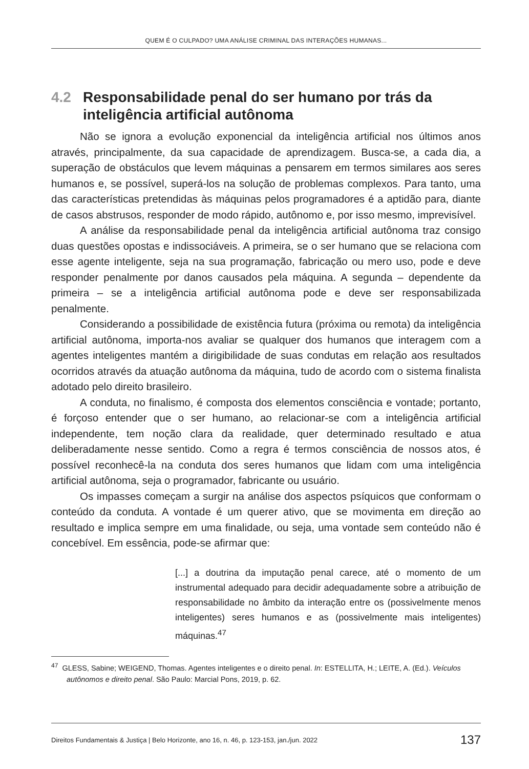QUEM É O CULPADO? UMA ANÁLISE CRIMINAL DAS INTERAÇÕES HUMANAS...
4.2 Responsabilidade penal do ser humano por trás da inteligência artificial autônoma
Não se ignora a evolução exponencial da inteligência artificial nos últimos anos através, principalmente, da sua capacidade de aprendizagem. Busca-se, a cada dia, a superação de obstáculos que levem máquinas a pensarem em termos similares aos seres humanos e, se possível, superá-los na solução de problemas complexos. Para tanto, uma das características pretendidas às máquinas pelos programadores é a aptidão para, diante de casos abstrusos, responder de modo rápido, autônomo e, por isso mesmo, imprevisível.
A análise da responsabilidade penal da inteligência artificial autônoma traz consigo duas questões opostas e indissociáveis. A primeira, se o ser humano que se relaciona com esse agente inteligente, seja na sua programação, fabricação ou mero uso, pode e deve responder penalmente por danos causados pela máquina. A segunda – dependente da primeira – se a inteligência artificial autônoma pode e deve ser responsabilizada penalmente.
Considerando a possibilidade de existência futura (próxima ou remota) da inteligência artificial autônoma, importa-nos avaliar se qualquer dos humanos que interagem com a agentes inteligentes mantém a dirigibilidade de suas condutas em relação aos resultados ocorridos através da atuação autônoma da máquina, tudo de acordo com o sistema finalista adotado pelo direito brasileiro.
A conduta, no finalismo, é composta dos elementos consciência e vontade; portanto, é forçoso entender que o ser humano, ao relacionar-se com a inteligência artificial independente, tem noção clara da realidade, quer determinado resultado e atua deliberadamente nesse sentido. Como a regra é termos consciência de nossos atos, é possível reconhecê-la na conduta dos seres humanos que lidam com uma inteligência artificial autônoma, seja o programador, fabricante ou usuário.
Os impasses começam a surgir na análise dos aspectos psíquicos que conformam o conteúdo da conduta. A vontade é um querer ativo, que se movimenta em direção ao resultado e implica sempre em uma finalidade, ou seja, uma vontade sem conteúdo não é concebível. Em essência, pode-se afirmar que:
[...] a doutrina da imputação penal carece, até o momento de um instrumental adequado para decidir adequadamente sobre a atribuição de responsabilidade no âmbito da interação entre os (possivelmente menos inteligentes) seres humanos e as (possivelmente mais inteligentes) máquinas.<sup>47</sup>
<sup>47</sup> GLESS, Sabine; WEIGEND, Thomas. Agentes inteligentes e o direito penal. In: ESTELLITA, H.; LEITE, A. (Ed.). Veículos autônomos e direito penal. São Paulo: Marcial Pons, 2019, p. 62.
Direitos Fundamentais & Justiça | Belo Horizonte, ano 16, n. 46, p. 123-153, jan./jun. 2022 137